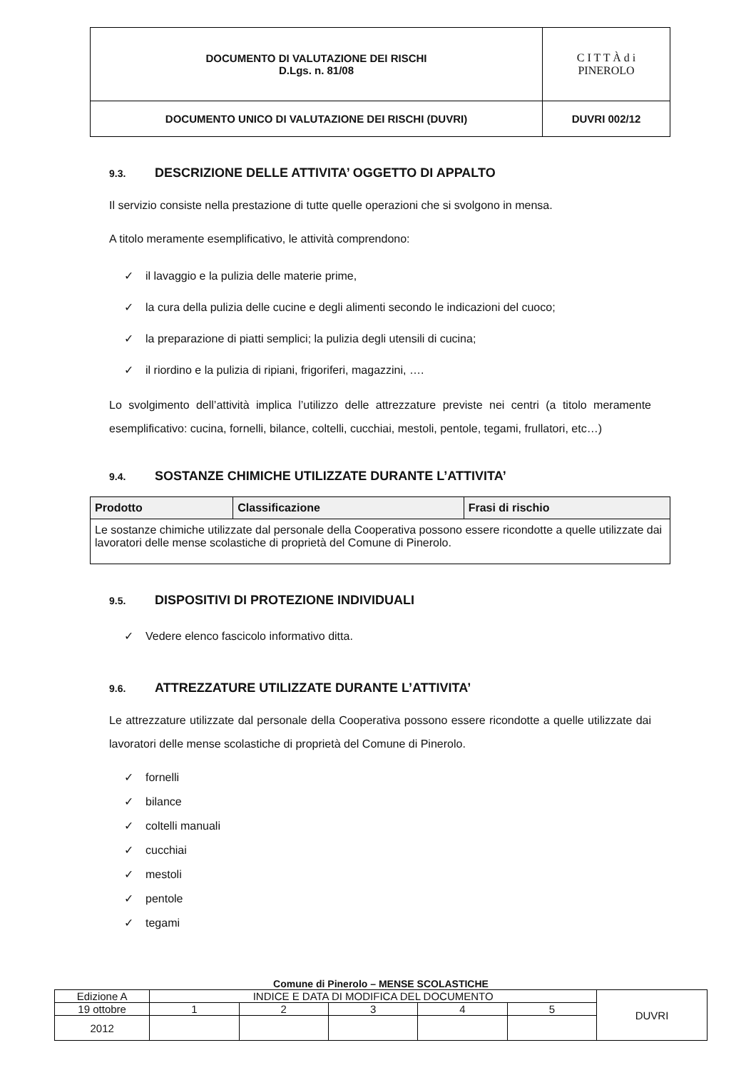| DOCUMENTO DI VALUTAZIONE DEI RISCHI D.Lgs. n. 81/08 | C I T T À d i PINEROLO |
| DOCUMENTO UNICO DI VALUTAZIONE DEI RISCHI (DUVRI) | DUVRI 002/12 |
9.3. DESCRIZIONE DELLE ATTIVITA’ OGGETTO DI APPALTO
Il servizio consiste nella prestazione di tutte quelle operazioni che si svolgono in mensa.
A titolo meramente esemplificativo, le attività comprendono:
✓ il lavaggio e la pulizia delle materie prime,
✓ la cura della pulizia delle cucine e degli alimenti secondo le indicazioni del cuoco;
✓ la preparazione di piatti semplici; la pulizia degli utensili di cucina;
✓ il riordino e la pulizia di ripiani, frigoriferi, magazzini, ….
Lo svolgimento dell’attività implica l’utilizzo delle attrezzature previste nei centri (a titolo meramente esemplificativo: cucina, fornelli, bilance, coltelli, cucchiai, mestoli, pentole, tegami, frullatori, etc…)
9.4. SOSTANZE CHIMICHE UTILIZZATE DURANTE L’ATTIVITA’
| Prodotto | Classificazione | Frasi di rischio |
| --- | --- | --- |
| Le sostanze chimiche utilizzate dal personale della Cooperativa possono essere ricondotte a quelle utilizzate dai lavoratori delle mense scolastiche di proprietà del Comune di Pinerolo. | | |
9.5. DISPOSITIVI DI PROTEZIONE INDIVIDUALI
✓ Vedere elenco fascicolo informativo ditta.
9.6. ATTREZZATURE UTILIZZATE DURANTE L’ATTIVITA’
Le attrezzature utilizzate dal personale della Cooperativa possono essere ricondotte a quelle utilizzate dai lavoratori delle mense scolastiche di proprietà del Comune di Pinerolo.
✓ fornelli
✓ bilance
✓ coltelli manuali
✓ cucchiai
✓ mestoli
✓ pentole
✓ tegami
Comune di Pinerolo – MENSE SCOLASTICHE
| Edizione A | INDICE E DATA DI MODIFICA DEL DOCUMENTO | | | | | DUVRI |
| 19 ottobre | 1 | 2 | 3 | 4 | 5 | |
| 2012 | | | | | | |